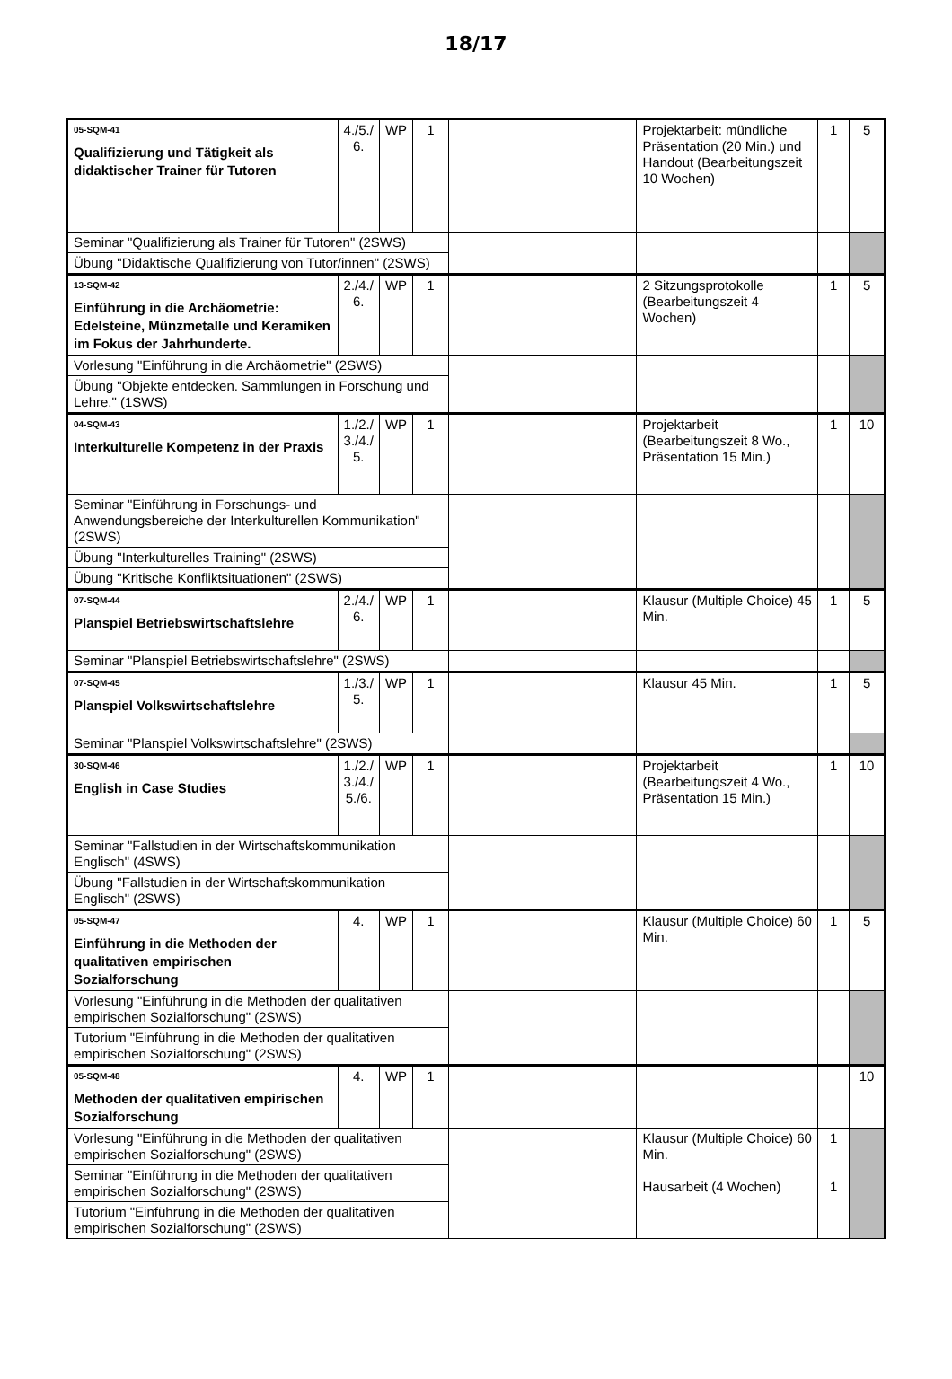18/17
| 05-SQM-41 Qualifizierung und Tätigkeit als didaktischer Trainer für Tutoren | 4./5./ 6. | WP | 1 | | Projektarbeit: mündliche Präsentation (20 Min.) und Handout (Bearbeitungszeit 10 Wochen) | 1 | 5 |
| Seminar "Qualifizierung als Trainer für Tutoren" (2SWS) | | | | | | | |
| Übung "Didaktische Qualifizierung von Tutor/innen" (2SWS) | | | | | | | |
| 13-SQM-42 Einführung in die Archäometrie: Edelsteine, Münzmetalle und Keramiken im Fokus der Jahrhunderte. | 2./4./ 6. | WP | 1 | | 2 Sitzungsprotokolle (Bearbeitungszeit 4 Wochen) | 1 | 5 |
| Vorlesung "Einführung in die Archäometrie" (2SWS) | | | | | | | |
| Übung "Objekte entdecken. Sammlungen in Forschung und Lehre." (1SWS) | | | | | | | |
| 04-SQM-43 Interkulturelle Kompetenz in der Praxis | 1./2./ 3./4./ 5. | WP | 1 | | Projektarbeit (Bearbeitungszeit 8 Wo., Präsentation 15 Min.) | 1 | 10 |
| Seminar "Einführung in Forschungs- und Anwendungsbereiche der Interkulturellen Kommunikation" (2SWS) | | | | | | | |
| Übung "Interkulturelles Training" (2SWS) | | | | | | | |
| Übung "Kritische Konfliktsituationen" (2SWS) | | | | | | | |
| 07-SQM-44 Planspiel Betriebswirtschaftslehre | 2./4./ 6. | WP | 1 | | Klausur (Multiple Choice) 45 Min. | 1 | 5 |
| Seminar "Planspiel Betriebswirtschaftslehre" (2SWS) | | | | | | | |
| 07-SQM-45 Planspiel Volkswirtschaftslehre | 1./3./ 5. | WP | 1 | | Klausur 45 Min. | 1 | 5 |
| Seminar "Planspiel Volkswirtschaftslehre" (2SWS) | | | | | | | |
| 30-SQM-46 English in Case Studies | 1./2./ 3./4./ 5./6. | WP | 1 | | Projektarbeit (Bearbeitungszeit 4 Wo., Präsentation 15 Min.) | 1 | 10 |
| Seminar "Fallstudien in der Wirtschaftskommunikation Englisch" (4SWS) | | | | | | | |
| Übung "Fallstudien in der Wirtschaftskommunikation Englisch" (2SWS) | | | | | | | |
| 05-SQM-47 Einführung in die Methoden der qualitativen empirischen Sozialforschung | 4. | WP | 1 | | Klausur (Multiple Choice) 60 Min. | 1 | 5 |
| Vorlesung "Einführung in die Methoden der qualitativen empirischen Sozialforschung" (2SWS) | | | | | | | |
| Tutorium "Einführung in die Methoden der qualitativen empirischen Sozialforschung" (2SWS) | | | | | | | |
| 05-SQM-48 Methoden der qualitativen empirischen Sozialforschung | 4. | WP | 1 | | | | 10 |
| Vorlesung "Einführung in die Methoden der qualitativen empirischen Sozialforschung" (2SWS) | | | | | Klausur (Multiple Choice) 60 Min. Hausarbeit (4 Wochen) | 1 1 | |
| Seminar "Einführung in die Methoden der qualitativen empirischen Sozialforschung" (2SWS) | | | | | | | |
| Tutorium "Einführung in die Methoden der qualitativen empirischen Sozialforschung" (2SWS) | | | | | | | |